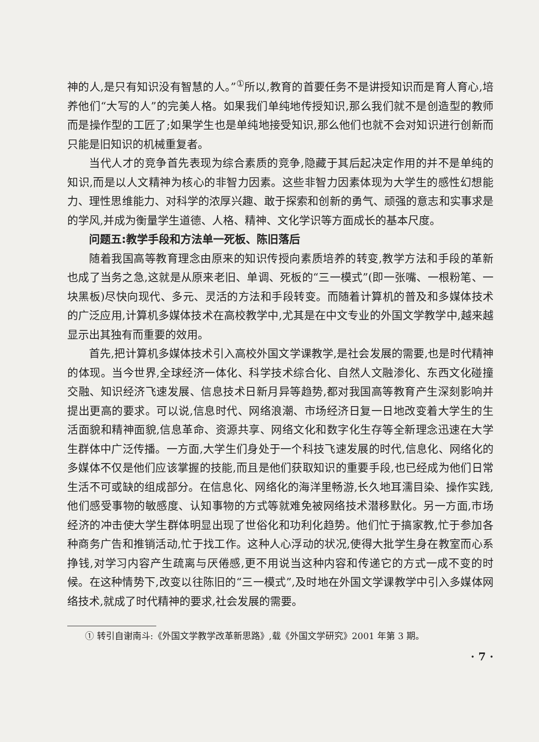神的人,是只有知识没有智慧的人。”<sup>①</sup>所以,教育的首要任务不是讲授知识而是育人育心,培养他们“大写的人”的完美人格。如果我们单纯地传授知识,那么我们就不是创造型的教师而是操作型的工匠了;如果学生也是单纯地接受知识,那么他们也就不会对知识进行创新而只能是旧知识的机械重复者。
当代人才的竞争首先表现为综合素质的竞争,隐藏于其后起决定作用的并不是单纯的知识,而是以人文精神为核心的非智力因素。这些非智力因素体现为大学生的感性幻想能力、理性思维能力、对科学的浓厚兴趣、敢于探索和创新的勇气、顽强的意志和实事求是的学风,并成为衡量学生道德、人格、精神、文化学识等方面成长的基本尺度。
问题五:教学手段和方法单一死板、陈旧落后
随着我国高等教育理念由原来的知识传授向素质培养的转变,教学方法和手段的革新也成了当务之急,这就是从原来老旧、单调、死板的“三一模式”(即一张嘴、一根粉笔、一块黑板)尽快向现代、多元、灵活的方法和手段转变。而随着计算机的普及和多媒体技术的广泛应用,计算机多媒体技术在高校教学中,尤其是在中文专业的外国文学教学中,越来越显示出其独有而重要的效用。
首先,把计算机多媒体技术引入高校外国文学课教学,是社会发展的需要,也是时代精神的体现。当今世界,全球经济一体化、科学技术综合化、自然人文融渗化、东西文化碰撞交融、知识经济飞速发展、信息技术日新月异等趋势,都对我国高等教育产生深刻影响并提出更高的要求。可以说,信息时代、网络浪潮、市场经济日复一日地改变着大学生的生活面貌和精神面貌,信息革命、资源共享、网络文化和数字化生存等全新理念迅速在大学生群体中广泛传播。一方面,大学生们身处于一个科技飞速发展的时代,信息化、网络化的多媒体不仅是他们应该掌握的技能,而且是他们获取知识的重要手段,也已经成为他们日常生活不可或缺的组成部分。在信息化、网络化的海洋里畅游,长久地耳濡目染、操作实践,他们感受事物的敏感度、认知事物的方式等就难免被网络技术潜移默化。另一方面,市场经济的冲击使大学生群体明显出现了世俗化和功利化趋势。他们忙于搞家教,忙于参加各种商务广告和推销活动,忙于找工作。这种人心浮动的状况,使得大批学生身在教室而心系挣钱,对学习内容产生疏离与厌倦感,更不用说当这种内容和传递它的方式一成不变的时候。在这种情势下,改变以往陈旧的“三一模式”,及时地在外国文学课教学中引入多媒体网络技术,就成了时代精神的要求,社会发展的需要。
① 转引自谢南斗:《外国文学教学改革新思路》,载《外国文学研究》2001 年第 3 期。
· 7 ·